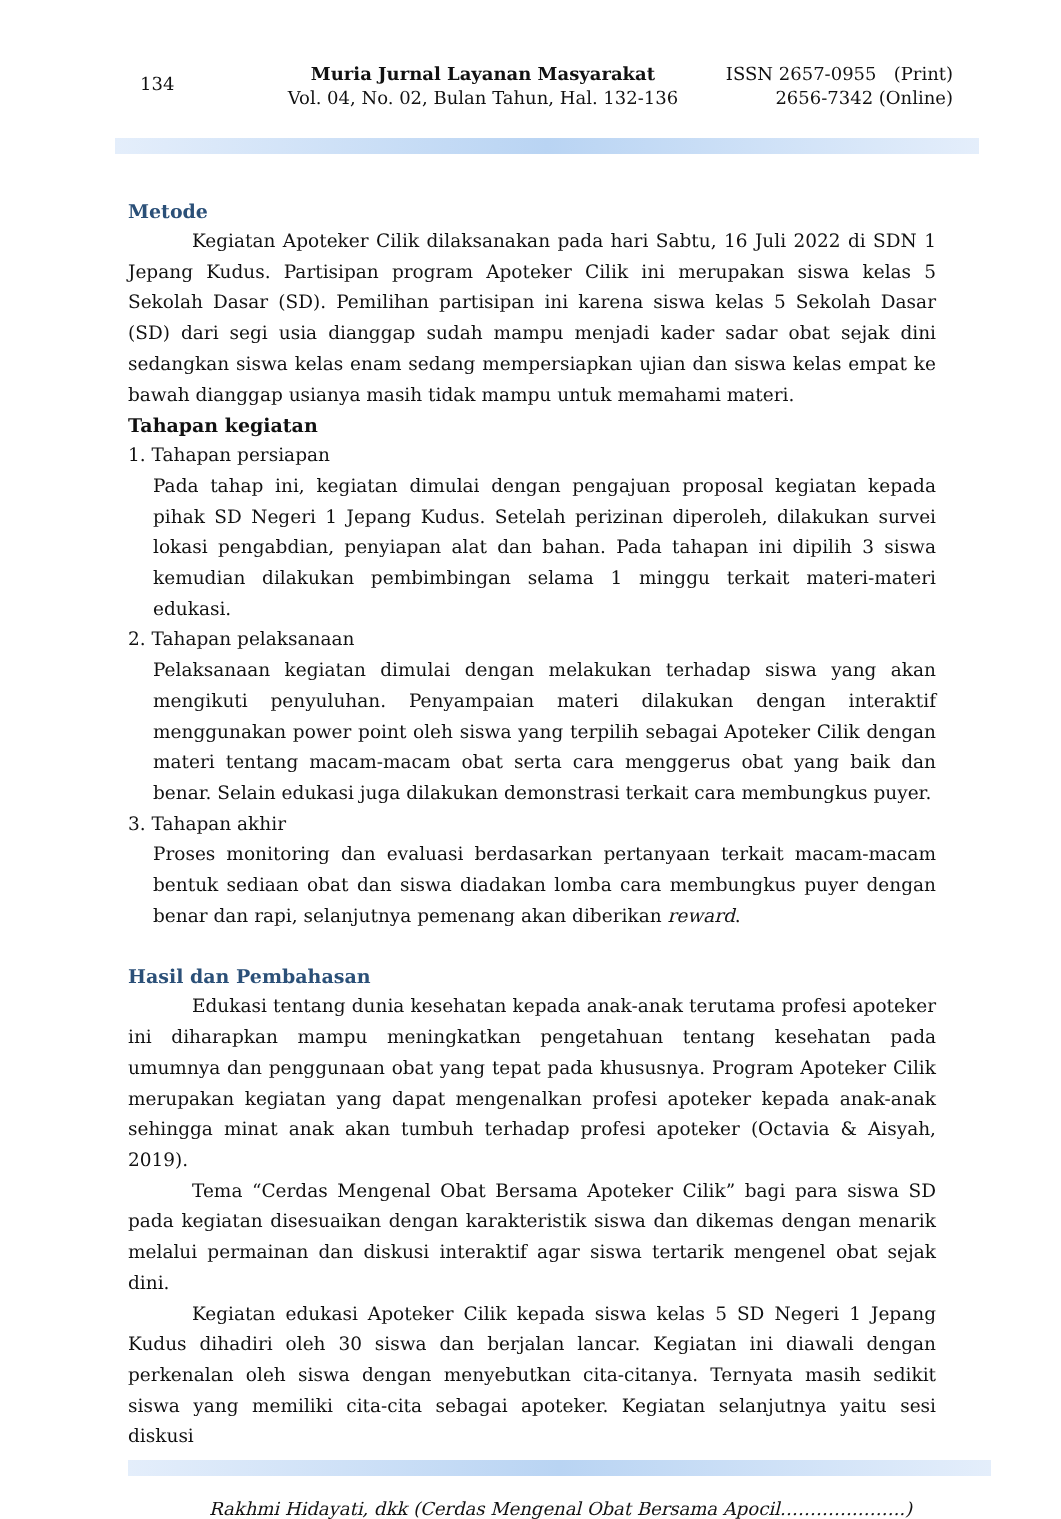134
Muria Jurnal Layanan Masyarakat
Vol. 04, No. 02, Bulan Tahun, Hal. 132-136
ISSN 2657-0955 (Print)
2656-7342 (Online)
Metode
Kegiatan Apoteker Cilik dilaksanakan pada hari Sabtu, 16 Juli 2022 di SDN 1 Jepang Kudus. Partisipan program Apoteker Cilik ini merupakan siswa kelas 5 Sekolah Dasar (SD). Pemilihan partisipan ini karena siswa kelas 5 Sekolah Dasar (SD) dari segi usia dianggap sudah mampu menjadi kader sadar obat sejak dini sedangkan siswa kelas enam sedang mempersiapkan ujian dan siswa kelas empat ke bawah dianggap usianya masih tidak mampu untuk memahami materi.
Tahapan kegiatan
1. Tahapan persiapan
Pada tahap ini, kegiatan dimulai dengan pengajuan proposal kegiatan kepada pihak SD Negeri 1 Jepang Kudus. Setelah perizinan diperoleh, dilakukan survei lokasi pengabdian, penyiapan alat dan bahan. Pada tahapan ini dipilih 3 siswa kemudian dilakukan pembimbingan selama 1 minggu terkait materi-materi edukasi.
2. Tahapan pelaksanaan
Pelaksanaan kegiatan dimulai dengan melakukan terhadap siswa yang akan mengikuti penyuluhan. Penyampaian materi dilakukan dengan interaktif menggunakan power point oleh siswa yang terpilih sebagai Apoteker Cilik dengan materi tentang macam-macam obat serta cara menggerus obat yang baik dan benar. Selain edukasi juga dilakukan demonstrasi terkait cara membungkus puyer.
3. Tahapan akhir
Proses monitoring dan evaluasi berdasarkan pertanyaan terkait macam-macam bentuk sediaan obat dan siswa diadakan lomba cara membungkus puyer dengan benar dan rapi, selanjutnya pemenang akan diberikan reward.
Hasil dan Pembahasan
Edukasi tentang dunia kesehatan kepada anak-anak terutama profesi apoteker ini diharapkan mampu meningkatkan pengetahuan tentang kesehatan pada umumnya dan penggunaan obat yang tepat pada khususnya. Program Apoteker Cilik merupakan kegiatan yang dapat mengenalkan profesi apoteker kepada anak-anak sehingga minat anak akan tumbuh terhadap profesi apoteker (Octavia & Aisyah, 2019).
Tema “Cerdas Mengenal Obat Bersama Apoteker Cilik” bagi para siswa SD pada kegiatan disesuaikan dengan karakteristik siswa dan dikemas dengan menarik melalui permainan dan diskusi interaktif agar siswa tertarik mengenel obat sejak dini.
Kegiatan edukasi Apoteker Cilik kepada siswa kelas 5 SD Negeri 1 Jepang Kudus dihadiri oleh 30 siswa dan berjalan lancar. Kegiatan ini diawali dengan perkenalan oleh siswa dengan menyebutkan cita-citanya. Ternyata masih sedikit siswa yang memiliki cita-cita sebagai apoteker. Kegiatan selanjutnya yaitu sesi diskusi
Rakhmi Hidayati, dkk (Cerdas Mengenal Obat Bersama Apocil………….……..)